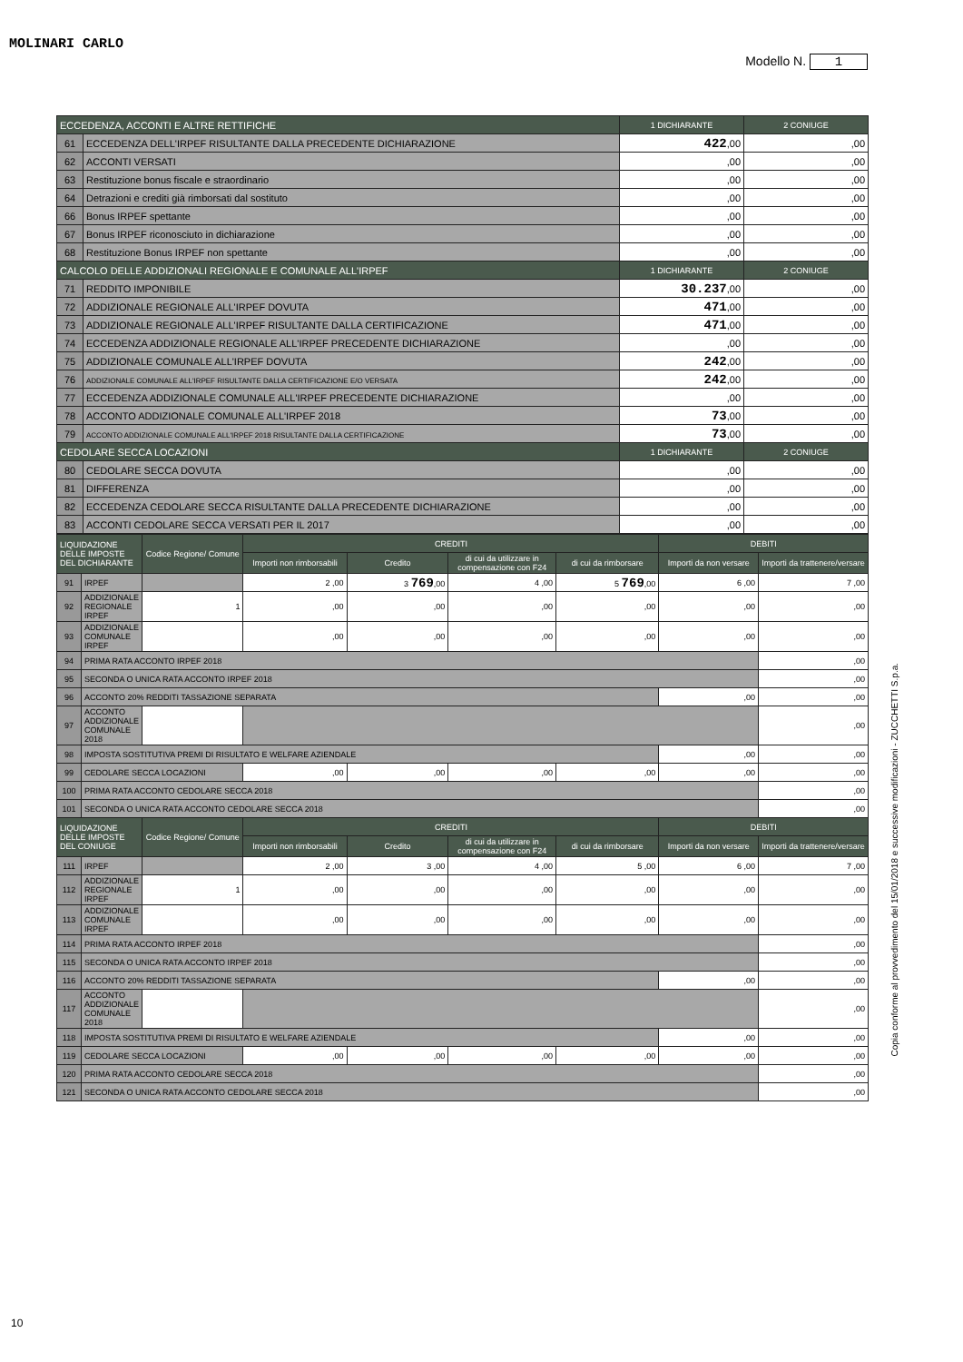MOLINARI CARLO
Modello N. 1
| ECCEDENZA, ACCONTI E ALTRE RETTIFICHE | | 1 DICHIARANTE | 2 CONIUGE |
| --- | --- | --- | --- |
| 61 | ECCEDENZA DELL'IRPEF RISULTANTE DALLA PRECEDENTE DICHIARAZIONE | 422 ,00 | ,00 |
| 62 | ACCONTI VERSATI | ,00 | ,00 |
| 63 | Restituzione bonus fiscale e straordinario | ,00 | ,00 |
| 64 | Detrazioni e crediti già rimborsati dal sostituto | ,00 | ,00 |
| 66 | Bonus IRPEF spettante | ,00 | ,00 |
| 67 | Bonus IRPEF riconosciuto in dichiarazione | ,00 | ,00 |
| 68 | Restituzione Bonus IRPEF non spettante | ,00 | ,00 |
| CALCOLO DELLE ADDIZIONALI REGIONALE E COMUNALE ALL'IRPEF | | 1 DICHIARANTE | 2 CONIUGE |
| 71 | REDDITO IMPONIBILE | 30.237 ,00 | ,00 |
| 72 | ADDIZIONALE REGIONALE ALL'IRPEF DOVUTA | 471 ,00 | ,00 |
| 73 | ADDIZIONALE REGIONALE ALL'IRPEF RISULTANTE DALLA CERTIFICAZIONE | 471 ,00 | ,00 |
| 74 | ECCEDENZA ADDIZIONALE REGIONALE ALL'IRPEF PRECEDENTE DICHIARAZIONE | ,00 | ,00 |
| 75 | ADDIZIONALE COMUNALE ALL'IRPEF DOVUTA | 242 ,00 | ,00 |
| 76 | ADDIZIONALE COMUNALE ALL'IRPEF RISULTANTE DALLA CERTIFICAZIONE E/O VERSATA | 242 ,00 | ,00 |
| 77 | ECCEDENZA ADDIZIONALE COMUNALE ALL'IRPEF PRECEDENTE DICHIARAZIONE | ,00 | ,00 |
| 78 | ACCONTO ADDIZIONALE COMUNALE ALL'IRPEF 2018 | 73 ,00 | ,00 |
| 79 | ACCONTO ADDIZIONALE COMUNALE ALL'IRPEF 2018 RISULTANTE DALLA CERTIFICAZIONE | 73 ,00 | ,00 |
| CEDOLARE SECCA LOCAZIONI | | 1 DICHIARANTE | 2 CONIUGE |
| 80 | CEDOLARE SECCA DOVUTA | ,00 | ,00 |
| 81 | DIFFERENZA | ,00 | ,00 |
| 82 | ECCEDENZA CEDOLARE SECCA RISULTANTE DALLA PRECEDENTE DICHIARAZIONE | ,00 | ,00 |
| 83 | ACCONTI CEDOLARE SECCA VERSATI PER IL 2017 | ,00 | ,00 |
| LIQUIDAZIONE DELLE IMPOSTE DEL DICHIARANTE | | Codice Regione/ Comune | CREDITI | | | | DEBITI | |
| --- | --- | --- | --- | --- | --- | --- | --- | --- |
| | | | Importi non rimborsabili | Credito | di cui da utilizzare in compensazione con F24 | di cui da rimborsare | Importi da non versare | Importi da trattenere/versare |
| 91 | IRPEF | | 2 ,00 | 3 769 ,00 | 4 ,00 | 5 769 ,00 | 6 ,00 | 7 ,00 |
| 92 | ADDIZIONALE REGIONALE IRPEF | 1 | ,00 | ,00 | ,00 | ,00 | ,00 | ,00 |
| 93 | ADDIZIONALE COMUNALE IRPEF | | ,00 | ,00 | ,00 | ,00 | ,00 | ,00 |
| 94 | PRIMA RATA ACCONTO IRPEF 2018 | | | | | | | ,00 |
| 95 | SECONDA O UNICA RATA ACCONTO IRPEF 2018 | | | | | | | ,00 |
| 96 | ACCONTO 20% REDDITI TASSAZIONE SEPARATA | | | | | | ,00 | ,00 |
| 97 | ACCONTO ADDIZIONALE COMUNALE 2018 | | | | | | | ,00 |
| 98 | IMPOSTA SOSTITUTIVA PREMI DI RISULTATO E WELFARE AZIENDALE | | | | | | ,00 | ,00 |
| 99 | CEDOLARE SECCA LOCAZIONI | | ,00 | ,00 | ,00 | ,00 | ,00 | ,00 |
| 100 | PRIMA RATA ACCONTO CEDOLARE SECCA 2018 | | | | | | | ,00 |
| 101 | SECONDA O UNICA RATA ACCONTO CEDOLARE SECCA 2018 | | | | | | | ,00 |
| LIQUIDAZIONE DELLE IMPOSTE DEL CONIUGE | | Codice Regione/ Comune | CREDITI | | | | DEBITI | |
| | | | Importi non rimborsabili | Credito | di cui da utilizzare in compensazione con F24 | di cui da rimborsare | Importi da non versare | Importi da trattenere/versare |
| 111 | IRPEF | | 2 ,00 | 3 ,00 | 4 ,00 | 5 ,00 | 6 ,00 | 7 ,00 |
| 112 | ADDIZIONALE REGIONALE IRPEF | 1 | ,00 | ,00 | ,00 | ,00 | ,00 | ,00 |
| 113 | ADDIZIONALE COMUNALE IRPEF | | ,00 | ,00 | ,00 | ,00 | ,00 | ,00 |
| 114 | PRIMA RATA ACCONTO IRPEF 2018 | | | | | | | ,00 |
| 115 | SECONDA O UNICA RATA ACCONTO IRPEF 2018 | | | | | | | ,00 |
| 116 | ACCONTO 20% REDDITI TASSAZIONE SEPARATA | | | | | | ,00 | ,00 |
| 117 | ACCONTO ADDIZIONALE COMUNALE 2018 | | | | | | | ,00 |
| 118 | IMPOSTA SOSTITUTIVA PREMI DI RISULTATO E WELFARE AZIENDALE | | | | | | ,00 | ,00 |
| 119 | CEDOLARE SECCA LOCAZIONI | | ,00 | ,00 | ,00 | ,00 | ,00 | ,00 |
| 120 | PRIMA RATA ACCONTO CEDOLARE SECCA 2018 | | | | | | | ,00 |
| 121 | SECONDA O UNICA RATA ACCONTO CEDOLARE SECCA 2018 | | | | | | | ,00 |
Copia conforme al provvedimento del 15/01/2018 e successive modificazioni - ZUCCHETTI S.p.a.
10